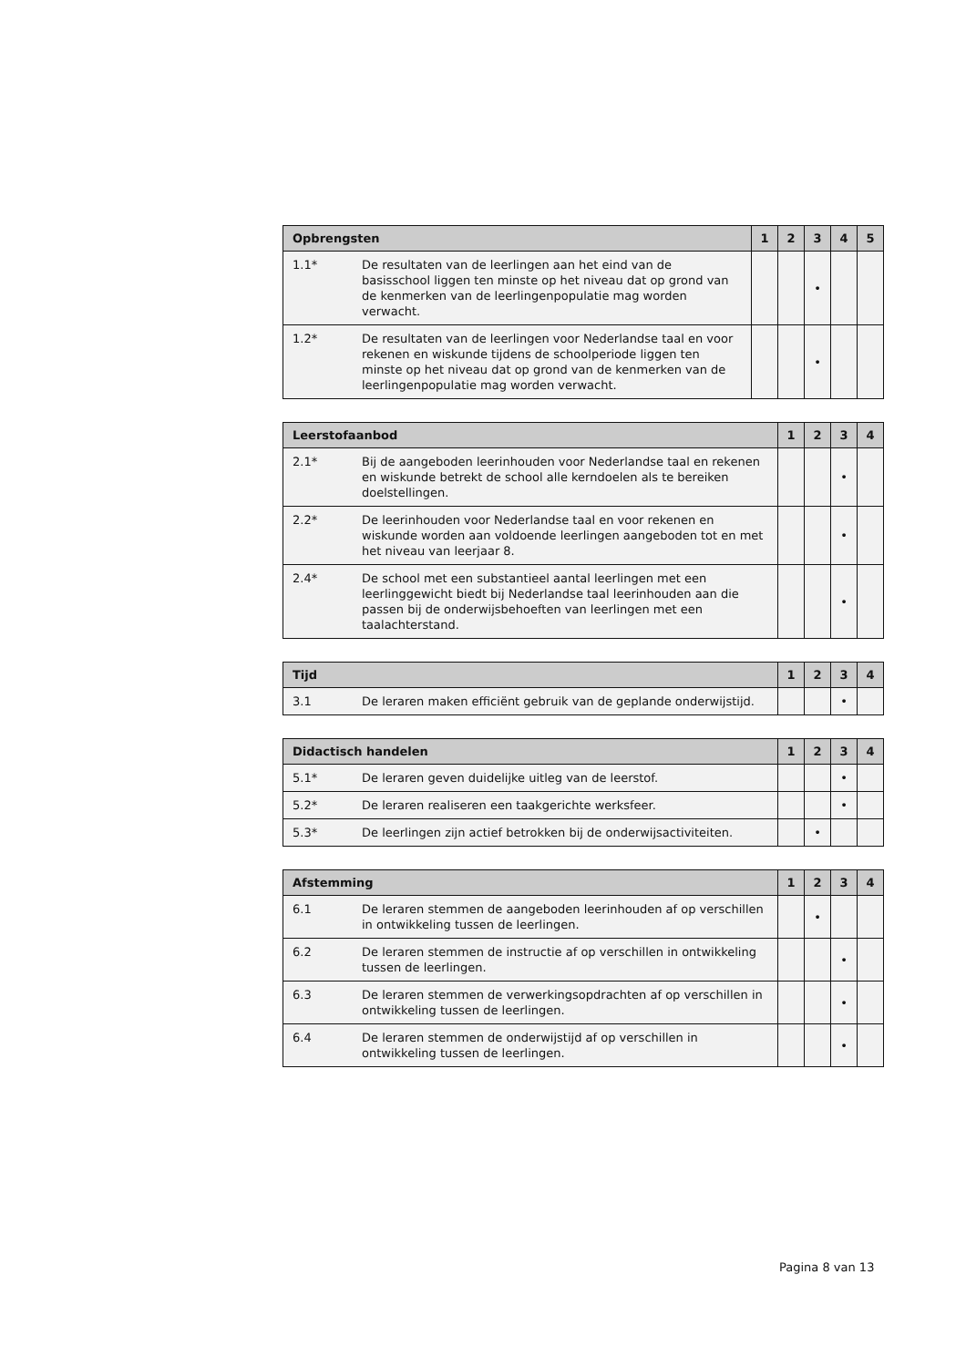| Opbrengsten | | 1 | 2 | 3 | 4 | 5 |
| --- | --- | --- | --- | --- | --- | --- |
| 1.1* | De resultaten van de leerlingen aan het eind van de basisschool liggen ten minste op het niveau dat op grond van de kenmerken van de leerlingenpopulatie mag worden verwacht. | | | • | | |
| 1.2* | De resultaten van de leerlingen voor Nederlandse taal en voor rekenen en wiskunde tijdens de schoolperiode liggen ten minste op het niveau dat op grond van de kenmerken van de leerlingenpopulatie mag worden verwacht. | | | • | | |
| Leerstofaanbod | | 1 | 2 | 3 | 4 |
| --- | --- | --- | --- | --- | --- |
| 2.1* | Bij de aangeboden leerinhouden voor Nederlandse taal en rekenen en wiskunde betrekt de school alle kerndoelen als te bereiken doelstellingen. | | | • | |
| 2.2* | De leerinhouden voor Nederlandse taal en voor rekenen en wiskunde worden aan voldoende leerlingen aangeboden tot en met het niveau van leerjaar 8. | | | • | |
| 2.4* | De school met een substantieel aantal leerlingen met een leerlinggewicht biedt bij Nederlandse taal leerinhouden aan die passen bij de onderwijsbehoeften van leerlingen met een taalachterstand. | | | • | |
| Tijd | | 1 | 2 | 3 | 4 |
| --- | --- | --- | --- | --- | --- |
| 3.1 | De leraren maken efficiënt gebruik van de geplande onderwijstijd. | | | • | |
| Didactisch handelen | | 1 | 2 | 3 | 4 |
| --- | --- | --- | --- | --- | --- |
| 5.1* | De leraren geven duidelijke uitleg van de leerstof. | | | • | |
| 5.2* | De leraren realiseren een taakgerichte werksfeer. | | | • | |
| 5.3* | De leerlingen zijn actief betrokken bij de onderwijsactiviteiten. | | • | | |
| Afstemming | | 1 | 2 | 3 | 4 |
| --- | --- | --- | --- | --- | --- |
| 6.1 | De leraren stemmen de aangeboden leerinhouden af op verschillen in ontwikkeling tussen de leerlingen. | | • | | |
| 6.2 | De leraren stemmen de instructie af op verschillen in ontwikkeling tussen de leerlingen. | | | • | |
| 6.3 | De leraren stemmen de verwerkingsopdrachten af op verschillen in ontwikkeling tussen de leerlingen. | | | • | |
| 6.4 | De leraren stemmen de onderwijstijd af op verschillen in ontwikkeling tussen de leerlingen. | | | • | |
Pagina 8 van 13